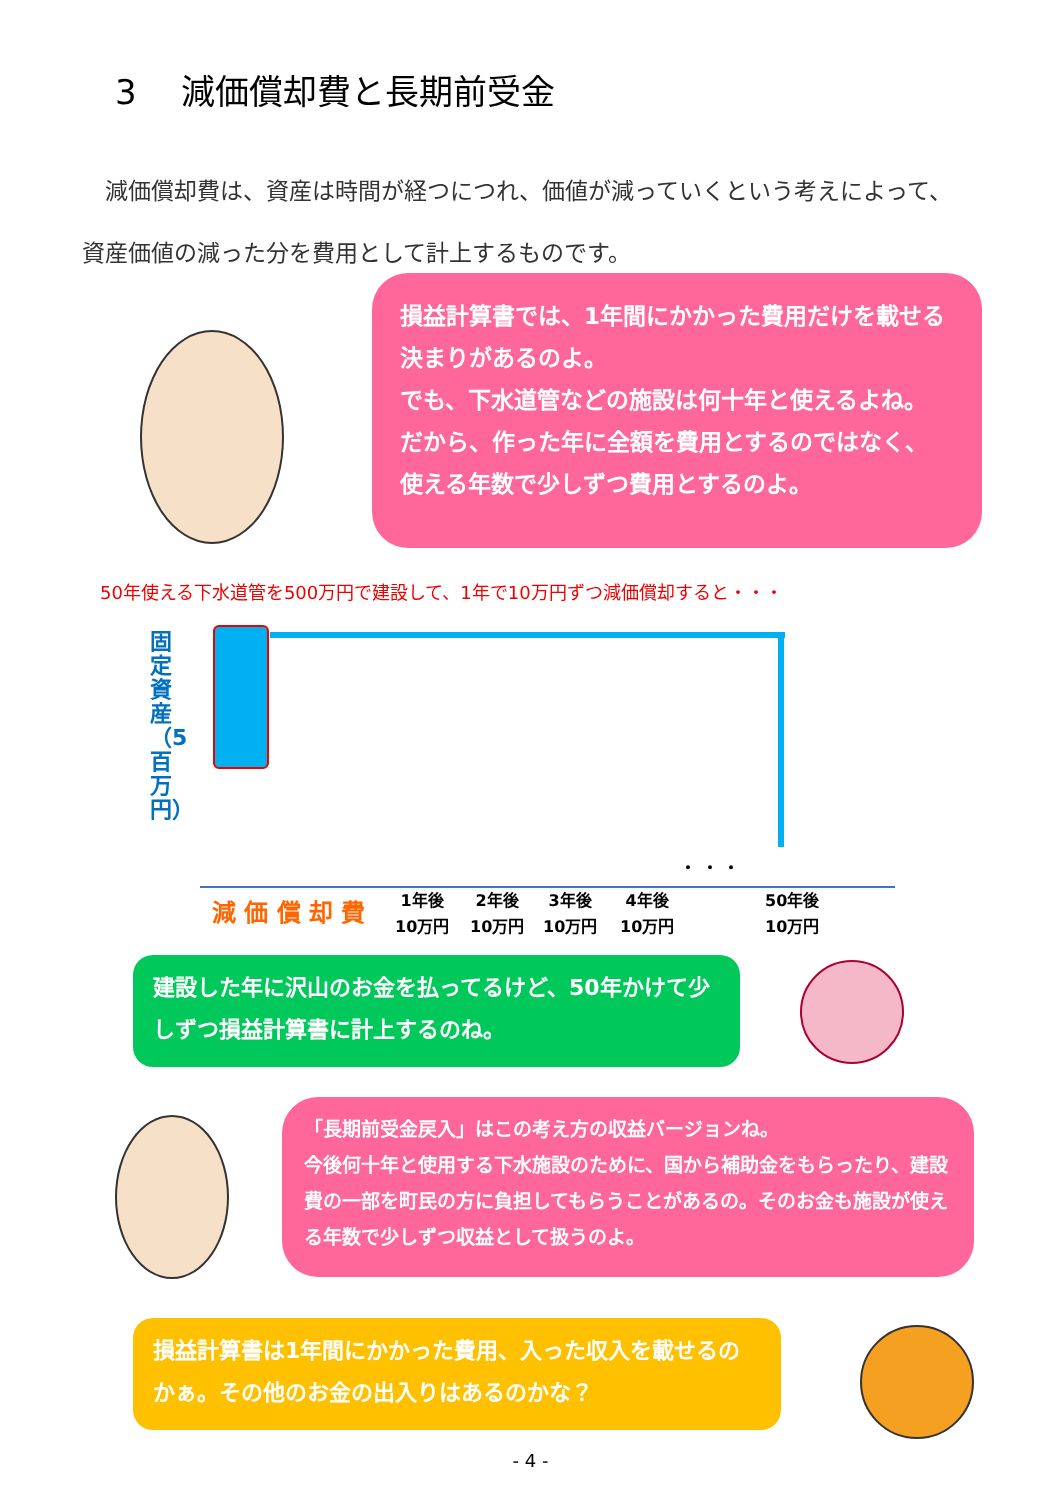3　 減価償却費と長期前受金
　減価償却費は、資産は時間が経つにつれ、価値が減っていくという考えによって、資産価値の減った分を費用として計上するものです。
損益計算書では、1年間にかかった費用だけを載せる決まりがあるのよ。
でも、下水道管などの施設は何十年と使えるよね。
だから、作った年に全額を費用とするのではなく、
使える年数で少しずつ費用とするのよ。
50年使える下水道管を500万円で建設して、1年で10万円ずつ減価償却すると・・・
固定資産（5百万円）
減 価 償 却 費
1年後
10万円
2年後
10万円
3年後
10万円
4年後
10万円
50年後
10万円
・ ・ ・
建設した年に沢山のお金を払ってるけど、50年かけて少しずつ損益計算書に計上するのね。
「長期前受金戻入」はこの考え方の収益バージョンね。
今後何十年と使用する下水施設のために、国から補助金をもらったり、建設費の一部を町民の方に負担してもらうことがあるの。そのお金も施設が使える年数で少しずつ収益として扱うのよ。
損益計算書は1年間にかかった費用、入った収入を載せるのかぁ。その他のお金の出入りはあるのかな？
- 4 -